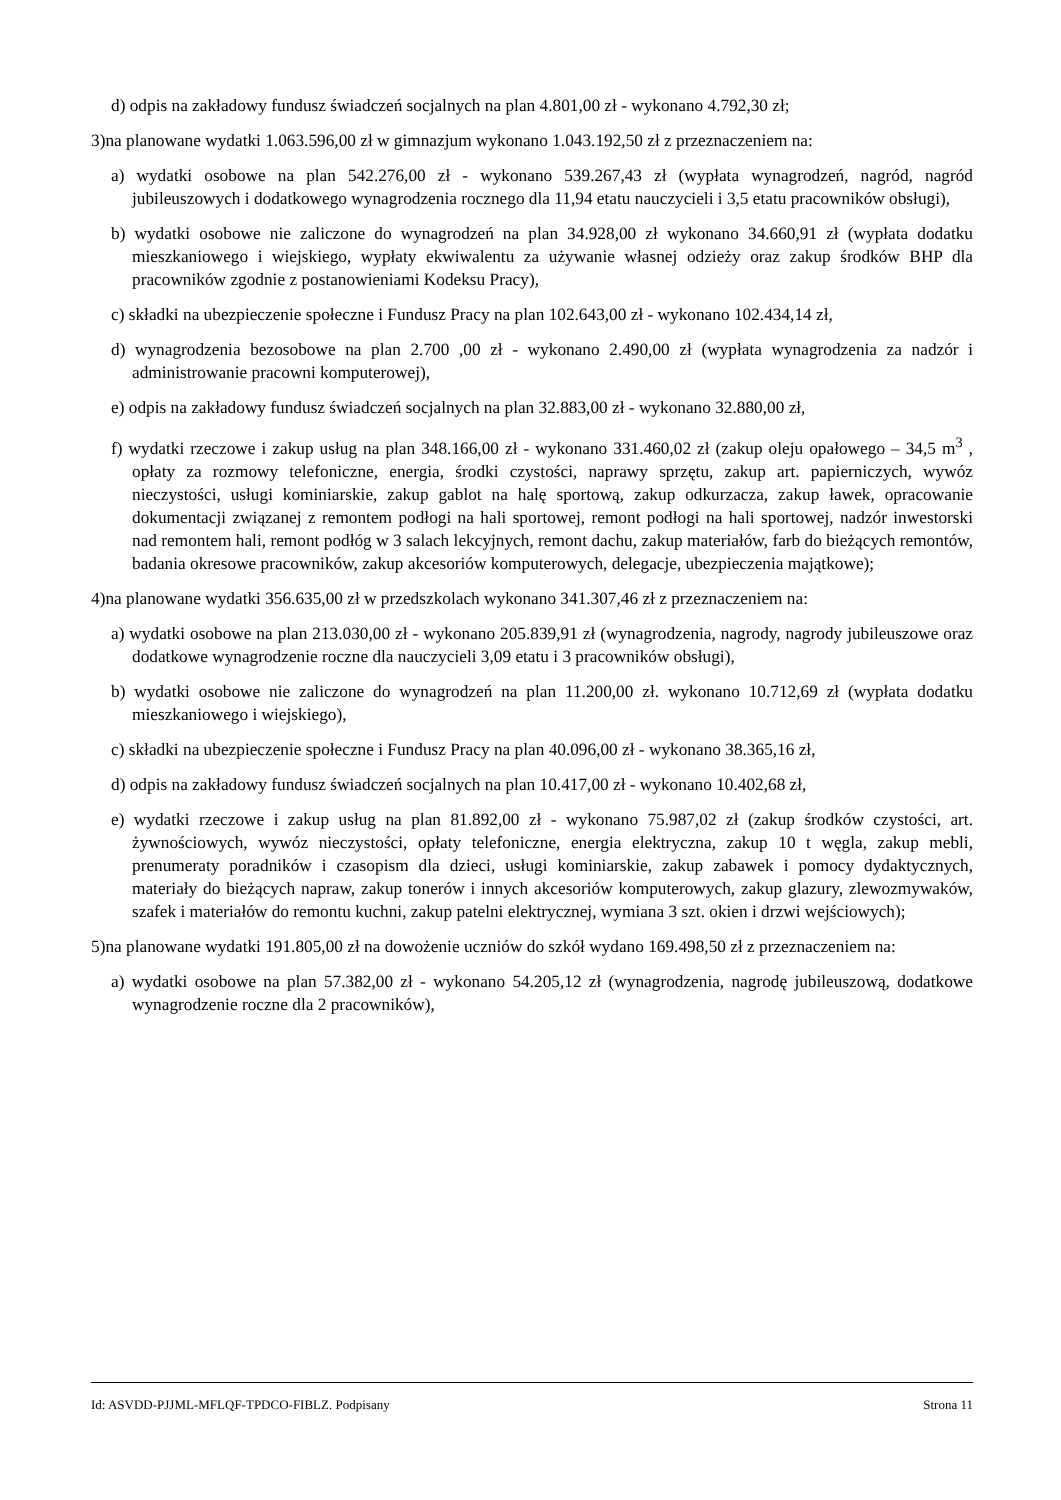d) odpis na zakładowy fundusz świadczeń socjalnych na plan 4.801,00 zł - wykonano 4.792,30 zł;
3)na planowane wydatki 1.063.596,00 zł w gimnazjum wykonano 1.043.192,50 zł z przeznaczeniem na:
a) wydatki osobowe na plan 542.276,00 zł - wykonano 539.267,43 zł (wypłata wynagrodzeń, nagród, nagród jubileuszowych i dodatkowego wynagrodzenia rocznego dla 11,94 etatu nauczycieli i 3,5 etatu pracowników obsługi),
b) wydatki osobowe nie zaliczone do wynagrodzeń na plan 34.928,00 zł wykonano 34.660,91 zł (wypłata dodatku mieszkaniowego i wiejskiego, wypłaty ekwiwalentu za używanie własnej odzieży oraz zakup środków BHP dla pracowników zgodnie z postanowieniami Kodeksu Pracy),
c) składki na ubezpieczenie społeczne i Fundusz Pracy na plan 102.643,00 zł - wykonano 102.434,14 zł,
d) wynagrodzenia bezosobowe na plan 2.700 ,00 zł - wykonano 2.490,00 zł (wypłata wynagrodzenia za nadzór i administrowanie pracowni komputerowej),
e) odpis na zakładowy fundusz świadczeń socjalnych na plan 32.883,00 zł - wykonano 32.880,00 zł,
f) wydatki rzeczowe i zakup usług na plan 348.166,00 zł - wykonano 331.460,02 zł (zakup oleju opałowego – 34,5 m<sup>3</sup> , opłaty za rozmowy telefoniczne, energia, środki czystości, naprawy sprzętu, zakup art. papierniczych, wywóz nieczystości, usługi kominiarskie, zakup gablot na halę sportową, zakup odkurzacza, zakup ławek, opracowanie dokumentacji związanej z remontem podłogi na hali sportowej, remont podłogi na hali sportowej, nadzór inwestorski nad remontem hali, remont podłóg w 3 salach lekcyjnych, remont dachu, zakup materiałów, farb do bieżących remontów, badania okresowe pracowników, zakup akcesoriów komputerowych, delegacje, ubezpieczenia majątkowe);
4)na planowane wydatki 356.635,00 zł w przedszkolach wykonano 341.307,46 zł z przeznaczeniem na:
a) wydatki osobowe na plan 213.030,00 zł - wykonano 205.839,91 zł (wynagrodzenia, nagrody, nagrody jubileuszowe oraz dodatkowe wynagrodzenie roczne dla nauczycieli 3,09 etatu i 3 pracowników obsługi),
b) wydatki osobowe nie zaliczone do wynagrodzeń na plan 11.200,00 zł. wykonano 10.712,69 zł (wypłata dodatku mieszkaniowego i wiejskiego),
c) składki na ubezpieczenie społeczne i Fundusz Pracy na plan 40.096,00 zł - wykonano 38.365,16 zł,
d) odpis na zakładowy fundusz świadczeń socjalnych na plan 10.417,00 zł - wykonano 10.402,68 zł,
e) wydatki rzeczowe i zakup usług na plan 81.892,00 zł - wykonano 75.987,02 zł (zakup środków czystości, art. żywnościowych, wywóz nieczystości, opłaty telefoniczne, energia elektryczna, zakup 10 t węgla, zakup mebli, prenumeraty poradników i czasopism dla dzieci, usługi kominiarskie, zakup zabawek i pomocy dydaktycznych, materiały do bieżących napraw, zakup tonerów i innych akcesoriów komputerowych, zakup glazury, zlewozmywaków, szafek i materiałów do remontu kuchni, zakup patelni elektrycznej, wymiana 3 szt. okien i drzwi wejściowych);
5)na planowane wydatki 191.805,00 zł na dowożenie uczniów do szkół wydano 169.498,50 zł z przeznaczeniem na:
a) wydatki osobowe na plan 57.382,00 zł - wykonano 54.205,12 zł (wynagrodzenia, nagrodę jubileuszową, dodatkowe wynagrodzenie roczne dla 2 pracowników),
Id: ASVDD-PJJML-MFLQF-TPDCO-FIBLZ. Podpisany Strona 11